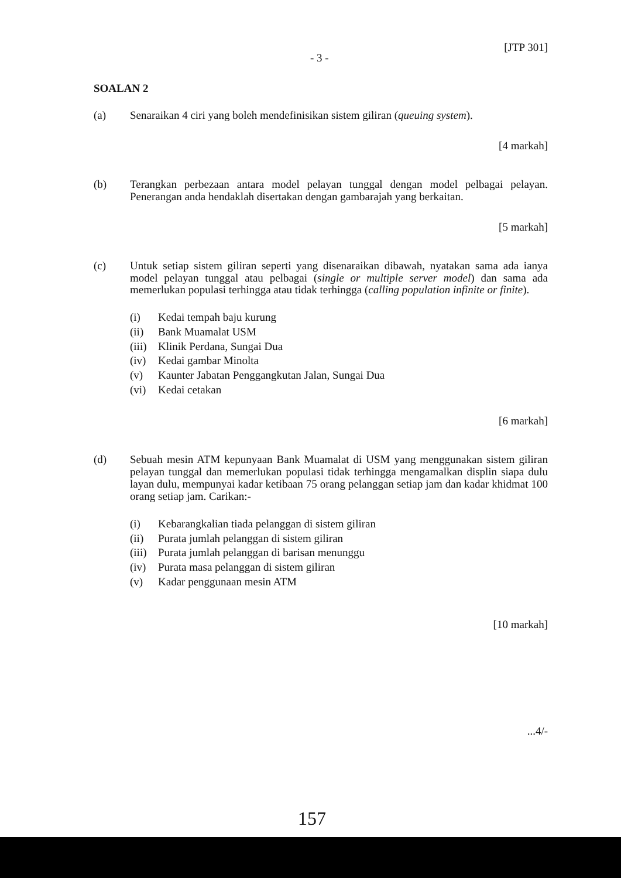- 3 - [JTP 301]
SOALAN 2
(a) Senaraikan 4 ciri yang boleh mendefinisikan sistem giliran (queuing system).
[4 markah]
(b) Terangkan perbezaan antara model pelayan tunggal dengan model pelbagai pelayan. Penerangan anda hendaklah disertakan dengan gambarajah yang berkaitan.
[5 markah]
(c) Untuk setiap sistem giliran seperti yang disenaraikan dibawah, nyatakan sama ada ianya model pelayan tunggal atau pelbagai (single or multiple server model) dan sama ada memerlukan populasi terhingga atau tidak terhingga (calling population infinite or finite).
(i) Kedai tempah baju kurung
(ii) Bank Muamalat USM
(iii) Klinik Perdana, Sungai Dua
(iv) Kedai gambar Minolta
(v) Kaunter Jabatan Penggangkutan Jalan, Sungai Dua
(vi) Kedai cetakan
[6 markah]
(d) Sebuah mesin ATM kepunyaan Bank Muamalat di USM yang menggunakan sistem giliran pelayan tunggal dan memerlukan populasi tidak terhingga mengamalkan displin siapa dulu layan dulu, mempunyai kadar ketibaan 75 orang pelanggan setiap jam dan kadar khidmat 100 orang setiap jam. Carikan:-
(i) Kebarangkalian tiada pelanggan di sistem giliran
(ii) Purata jumlah pelanggan di sistem giliran
(iii) Purata jumlah pelanggan di barisan menunggu
(iv) Purata masa pelanggan di sistem giliran
(v) Kadar penggunaan mesin ATM
[10 markah]
...4/-
157